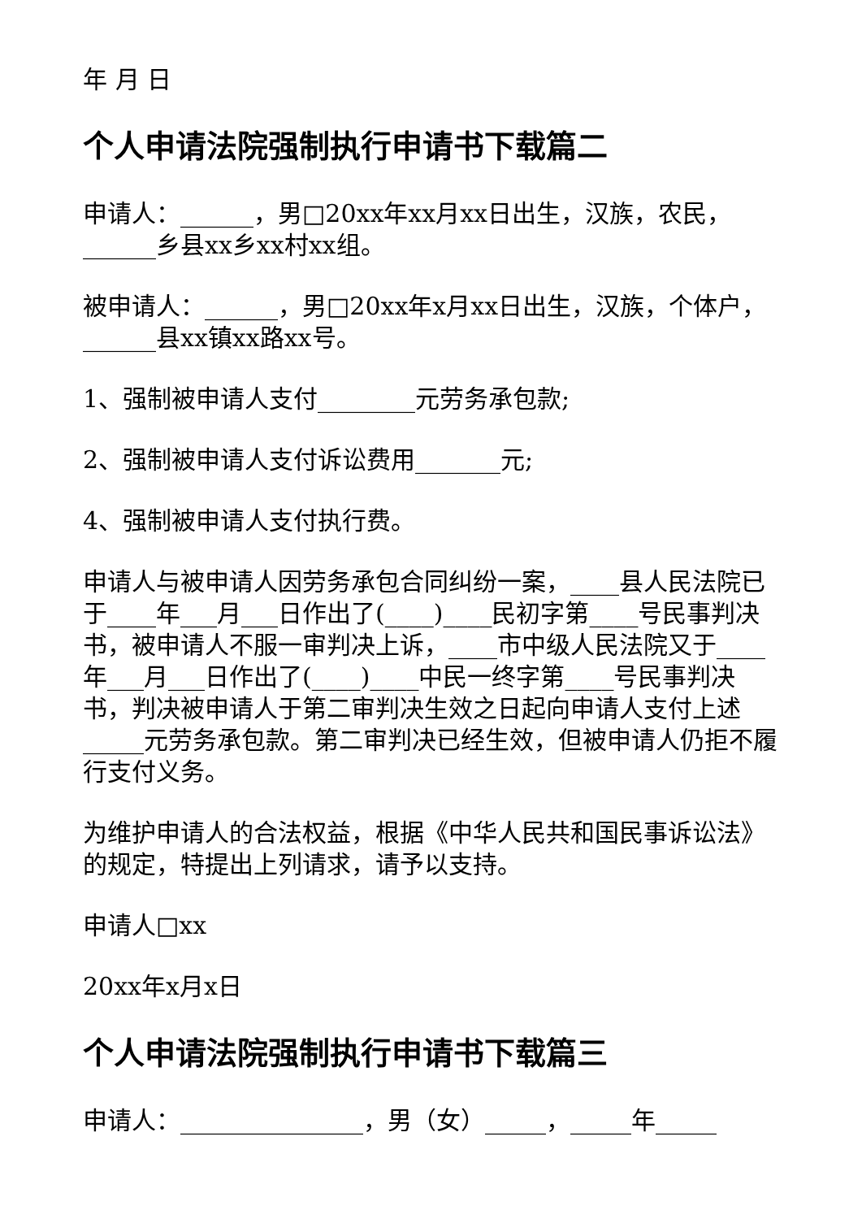年 月 日
个人申请法院强制执行申请书下载篇二
申请人：______，男□20xx年xx月xx日出生，汉族，农民，______乡县xx乡xx村xx组。
被申请人：______，男□20xx年x月xx日出生，汉族，个体户，______县xx镇xx路xx号。
1、强制被申请人支付________元劳务承包款;
2、强制被申请人支付诉讼费用_______元;
4、强制被申请人支付执行费。
申请人与被申请人因劳务承包合同纠纷一案，____县人民法院已于____年___月___日作出了(____)____民初字第____号民事判决书，被申请人不服一审判决上诉，____市中级人民法院又于____年___月___日作出了(____)____中民一终字第____号民事判决书，判决被申请人于第二审判决生效之日起向申请人支付上述_____元劳务承包款。第二审判决已经生效，但被申请人仍拒不履行支付义务。
为维护申请人的合法权益，根据《中华人民共和国民事诉讼法》的规定，特提出上列请求，请予以支持。
申请人□xx
20xx年x月x日
个人申请法院强制执行申请书下载篇三
申请人：_______________，男（女）_____，_____年_____